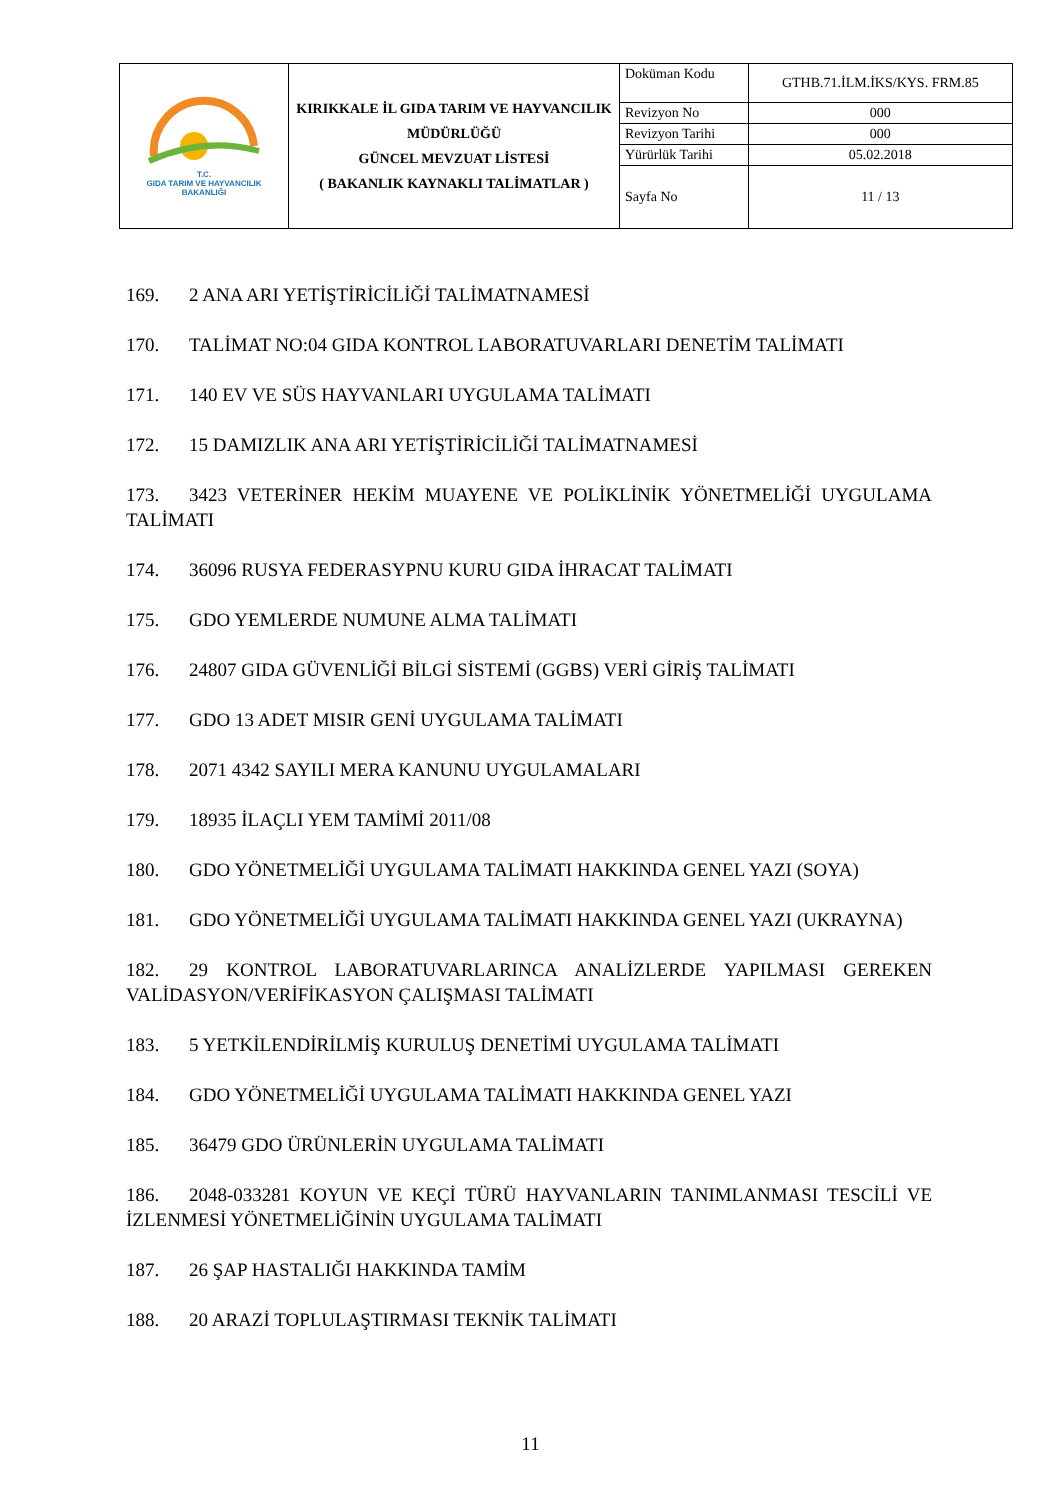| T.C. GIDA TARIM VE HAYVANCILIK BAKANLIĞI | KIRIKKALE İL GIDA TARIM VE HAYVANCILIK MÜDÜRLÜĞÜ GÜNCEL MEVZUAT LİSTESİ ( BAKANLIK KAYNAKLI TALİMATLAR ) | Doküman Kodu | GTHB.71.İLM.İKS/KYS. FRM.85 |
| | | Revizyon No | 000 |
| | | Revizyon Tarihi | 000 |
| | | Yürürlük Tarihi | 05.02.2018 |
| | | Sayfa No | 11 / 13 |
169. 2 ANA ARI YETİŞTİRİCİLİĞİ TALİMATNAMESİ
170. TALİMAT NO:04 GIDA KONTROL LABORATUVARLARI DENETİM TALİMATI
171. 140 EV VE SÜS HAYVANLARI UYGULAMA TALİMATI
172. 15 DAMIZLIK ANA ARI YETİŞTİRİCİLİĞİ TALİMATNAMESİ
173. 3423 VETERİNER HEKİM MUAYENE VE POLİKLİNİK YÖNETMELİĞİ UYGULAMA TALİMATI
174. 36096 RUSYA FEDERASYPNU KURU GIDA İHRACAT TALİMATI
175. GDO YEMLERDE NUMUNE ALMA TALİMATI
176. 24807 GIDA GÜVENLİĞİ BİLGİ SİSTEMİ (GGBS) VERİ GİRİŞ TALİMATI
177. GDO 13 ADET MISIR GENİ UYGULAMA TALİMATI
178. 2071 4342 SAYILI MERA KANUNU UYGULAMALARI
179. 18935 İLAÇLI YEM TAMİMİ 2011/08
180. GDO YÖNETMELİĞİ UYGULAMA TALİMATI HAKKINDA GENEL YAZI (SOYA)
181. GDO YÖNETMELİĞİ UYGULAMA TALİMATI HAKKINDA GENEL YAZI (UKRAYNA)
182. 29 KONTROL LABORATUVARLARINCA ANALİZLERDE YAPILMASI GEREKEN VALİDASYON/VERİFİKASYON ÇALIŞMASI TALİMATI
183. 5 YETKİLENDİRİLMİŞ KURULUŞ DENETİMİ UYGULAMA TALİMATI
184. GDO YÖNETMELİĞİ UYGULAMA TALİMATI HAKKINDA GENEL YAZI
185. 36479 GDO ÜRÜNLERİN UYGULAMA TALİMATI
186. 2048-033281 KOYUN VE KEÇİ TÜRÜ HAYVANLARIN TANIMLANMASI TESCİLİ VE İZLENMESİ YÖNETMELİĞİNİN UYGULAMA TALİMATI
187. 26 ŞAP HASTALIĞI HAKKINDA TAMİM
188. 20 ARAZİ TOPLULAŞTIRMASI TEKNİK TALİMATI
11